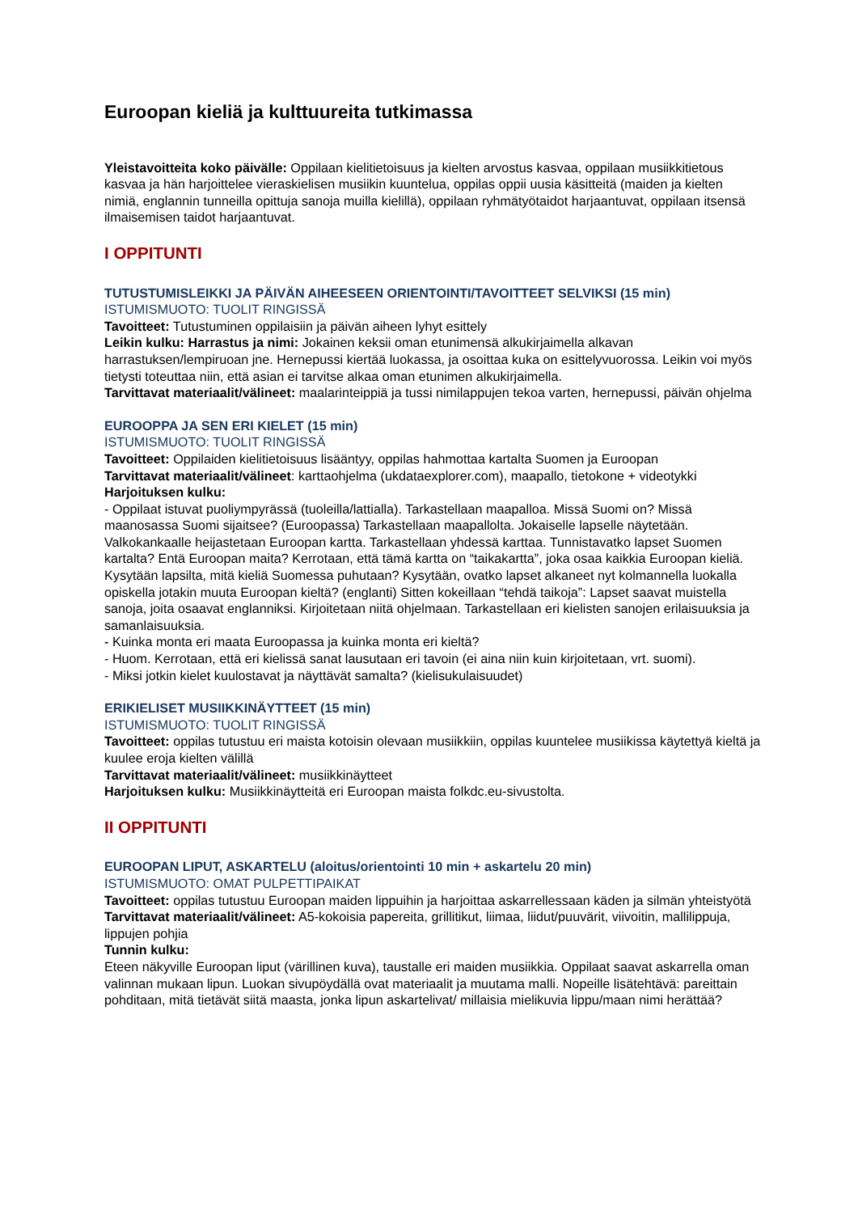Euroopan kieliä ja kulttuureita tutkimassa
Yleistavoitteita koko päivälle: Oppilaan kielitietoisuus ja kielten arvostus kasvaa, oppilaan musiikkitietous kasvaa ja hän harjoittelee vieraskielisen musiikin kuuntelua, oppilas oppii uusia käsitteitä (maiden ja kielten nimiä, englannin tunneilla opittuja sanoja muilla kielillä), oppilaan ryhmätyötaidot harjaantuvat, oppilaan itsensä ilmaisemisen taidot harjaantuvat.
I OPPITUNTI
TUTUSTUMISLEIKKI JA PÄIVÄN AIHEESEEN ORIENTOINTI/TAVOITTEET SELVIKSI (15 min)
ISTUMISMUOTO: TUOLIT RINGISSÄ
Tavoitteet: Tutustuminen oppilaisiin ja päivän aiheen lyhyt esittely
Leikin kulku: Harrastus ja nimi: Jokainen keksii oman etunimensä alkukirjaimella alkavan harrastuksen/lempiruoan jne. Hernepussi kiertää luokassa, ja osoittaa kuka on esittelyvuorossa. Leikin voi myös tietysti toteuttaa niin, että asian ei tarvitse alkaa oman etunimen alkukirjaimella.
Tarvittavat materiaalit/välineet: maalarinteippiä ja tussi nimilappujen tekoa varten, hernepussi, päivän ohjelma
EUROOPPA JA SEN ERI KIELET (15 min)
ISTUMISMUOTO: TUOLIT RINGISSÄ
Tavoitteet: Oppilaiden kielitietoisuus lisääntyy, oppilas hahmottaa kartalta Suomen ja Euroopan
Tarvittavat materiaalit/välineet: karttaohjelma (ukdataexplorer.com), maapallo, tietokone + videotykki
Harjoituksen kulku:
- Oppilaat istuvat puoliympyrässä (tuoleilla/lattialla). Tarkastellaan maapalloa. Missä Suomi on? Missä maanosassa Suomi sijaitsee? (Euroopassa) Tarkastellaan maapallolta. Jokaiselle lapselle näytetään. Valkokankaalle heijastetaan Euroopan kartta. Tarkastellaan yhdessä karttaa. Tunnistavatko lapset Suomen kartalta? Entä Euroopan maita? Kerrotaan, että tämä kartta on “taikakartta”, joka osaa kaikkia Euroopan kieliä. Kysytään lapsilta, mitä kieliä Suomessa puhutaan? Kysytään, ovatko lapset alkaneet nyt kolmannella luokalla opiskella jotakin muuta Euroopan kieltä? (englanti) Sitten kokeillaan “tehdä taikoja”: Lapset saavat muistella sanoja, joita osaavat englanniksi. Kirjoitetaan niitä ohjelmaan. Tarkastellaan eri kielisten sanojen erilaisuuksia ja samanlaisuuksia.
- Kuinka monta eri maata Euroopassa ja kuinka monta eri kieltä?
- Huom. Kerrotaan, että eri kielissä sanat lausutaan eri tavoin (ei aina niin kuin kirjoitetaan, vrt. suomi).
- Miksi jotkin kielet kuulostavat ja näyttävät samalta? (kielisukulaisuudet)
ERIKIELISET MUSIIKKINÄYTTEET (15 min)
ISTUMISMUOTO: TUOLIT RINGISSÄ
Tavoitteet: oppilas tutustuu eri maista kotoisin olevaan musiikkiin, oppilas kuuntelee musiikissa käytettyä kieltä ja kuulee eroja kielten välillä
Tarvittavat materiaalit/välineet: musiikkinäytteet
Harjoituksen kulku: Musiikkinäytteitä eri Euroopan maista folkdc.eu-sivustolta.
II OPPITUNTI
EUROOPAN LIPUT, ASKARTELU (aloitus/orientointi 10 min + askartelu 20 min)
ISTUMISMUOTO: OMAT PULPETTIPAIKAT
Tavoitteet: oppilas tutustuu Euroopan maiden lippuihin ja harjoittaa askarrellessaan käden ja silmän yhteistyötä
Tarvittavat materiaalit/välineet: A5-kokoisia papereita, grillitikut, liimaa, liidut/puuvärit, viivoitin, mallilippuja, lippujen pohjia
Tunnin kulku:
Eteen näkyville Euroopan liput (värillinen kuva), taustalle eri maiden musiikkia. Oppilaat saavat askarrella oman valinnan mukaan lipun. Luokan sivupöydällä ovat materiaalit ja muutama malli. Nopeille lisätehtävä: pareittain pohditaan, mitä tietävät siitä maasta, jonka lipun askartelivat/ millaisia mielikuvia lippu/maan nimi herättää?